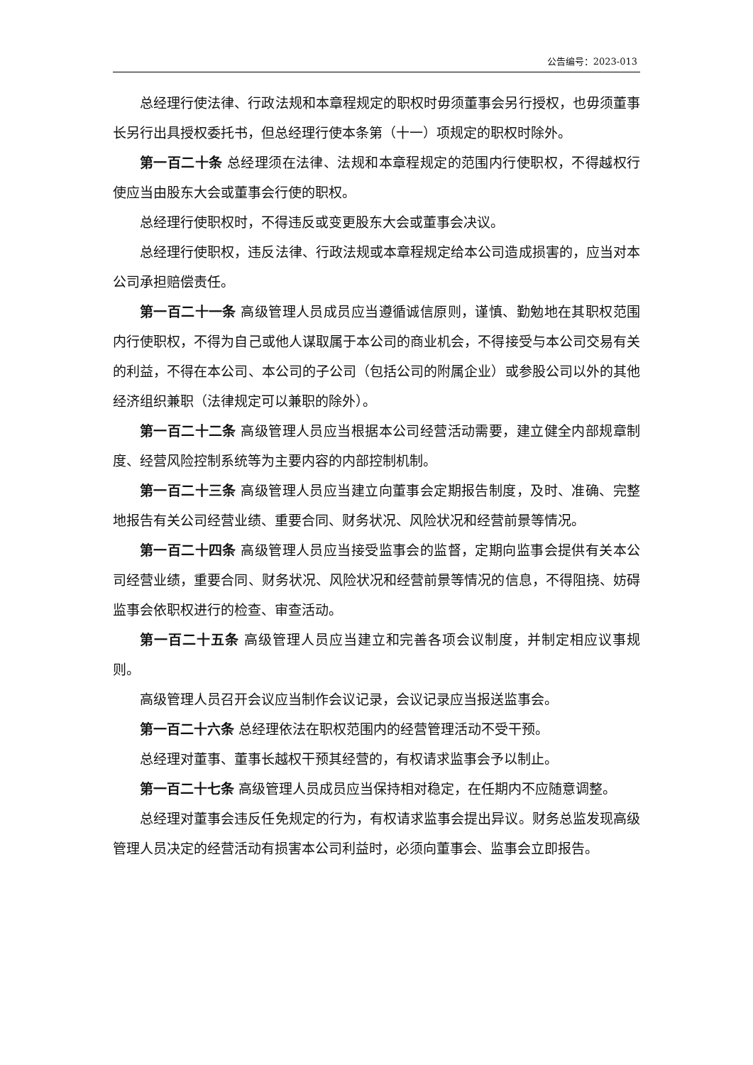公告编号：2023-013
总经理行使法律、行政法规和本章程规定的职权时毋须董事会另行授权，也毋须董事长另行出具授权委托书，但总经理行使本条第（十一）项规定的职权时除外。
第一百二十条 总经理须在法律、法规和本章程规定的范围内行使职权，不得越权行使应当由股东大会或董事会行使的职权。
总经理行使职权时，不得违反或变更股东大会或董事会决议。
总经理行使职权，违反法律、行政法规或本章程规定给本公司造成损害的，应当对本公司承担赔偿责任。
第一百二十一条 高级管理人员成员应当遵循诚信原则，谨慎、勤勉地在其职权范围内行使职权，不得为自己或他人谋取属于本公司的商业机会，不得接受与本公司交易有关的利益，不得在本公司、本公司的子公司（包括公司的附属企业）或参股公司以外的其他经济组织兼职（法律规定可以兼职的除外）。
第一百二十二条 高级管理人员应当根据本公司经营活动需要，建立健全内部规章制度、经营风险控制系统等为主要内容的内部控制机制。
第一百二十三条 高级管理人员应当建立向董事会定期报告制度，及时、准确、完整地报告有关公司经营业绩、重要合同、财务状况、风险状况和经营前景等情况。
第一百二十四条 高级管理人员应当接受监事会的监督，定期向监事会提供有关本公司经营业绩，重要合同、财务状况、风险状况和经营前景等情况的信息，不得阻挠、妨碍监事会依职权进行的检查、审查活动。
第一百二十五条 高级管理人员应当建立和完善各项会议制度，并制定相应议事规则。
高级管理人员召开会议应当制作会议记录，会议记录应当报送监事会。
第一百二十六条 总经理依法在职权范围内的经营管理活动不受干预。
总经理对董事、董事长越权干预其经营的，有权请求监事会予以制止。
第一百二十七条 高级管理人员成员应当保持相对稳定，在任期内不应随意调整。
总经理对董事会违反任免规定的行为，有权请求监事会提出异议。财务总监发现高级管理人员决定的经营活动有损害本公司利益时，必须向董事会、监事会立即报告。